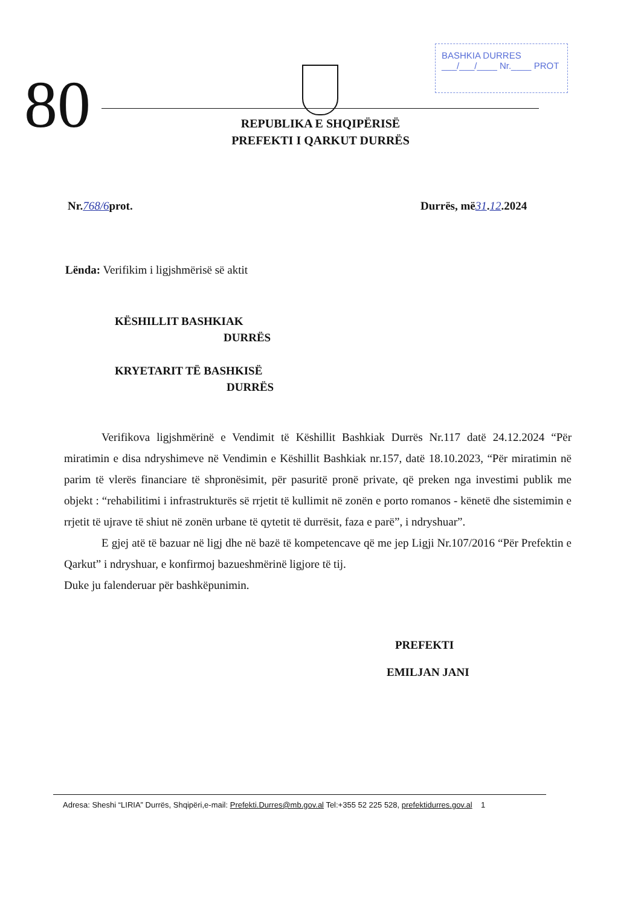80
BASHKIA DURRES
___/___/____ Nr.____ PROT
REPUBLIKA E SHQIPËRISË
PREFEKTI I QARKUT DURRËS
Nr.768/6prot. Durrës, më31.12.2024
Lënda: Verifikim i ligjshmërisë së aktit
KËSHILLIT BASHKIAK
DURRËS
KRYETARIT TË BASHKISË
DURRËS
Verifikova ligjshmërinë e Vendimit të Këshillit Bashkiak Durrës Nr.117 datë 24.12.2024 “Për miratimin e disa ndryshimeve në Vendimin e Këshillit Bashkiak nr.157, datë 18.10.2023, “Për miratimin në parim të vlerës financiare të shpronësimit, për pasuritë pronë private, që preken nga investimi publik me objekt : “rehabilitimi i infrastrukturës së rrjetit të kullimit në zonën e porto romanos - kënetë dhe sistemimin e rrjetit të ujrave të shiut në zonën urbane të qytetit të durrësit, faza e parë”, i ndryshuar”.
E gjej atë të bazuar në ligj dhe në bazë të kompetencave që me jep Ligji Nr.107/2016 “Për Prefektin e Qarkut” i ndryshuar, e konfirmoj bazueshmërinë ligjore të tij.
Duke ju falenderuar për bashkëpunimin.
PREFEKTI
EMILJAN JANI
Adresa: Sheshi “LIRIA” Durrës, Shqipëri,e-mail: Prefekti.Durres@mb.gov.al Tel:+355 52 225 528, prefektidurres.gov.al 1